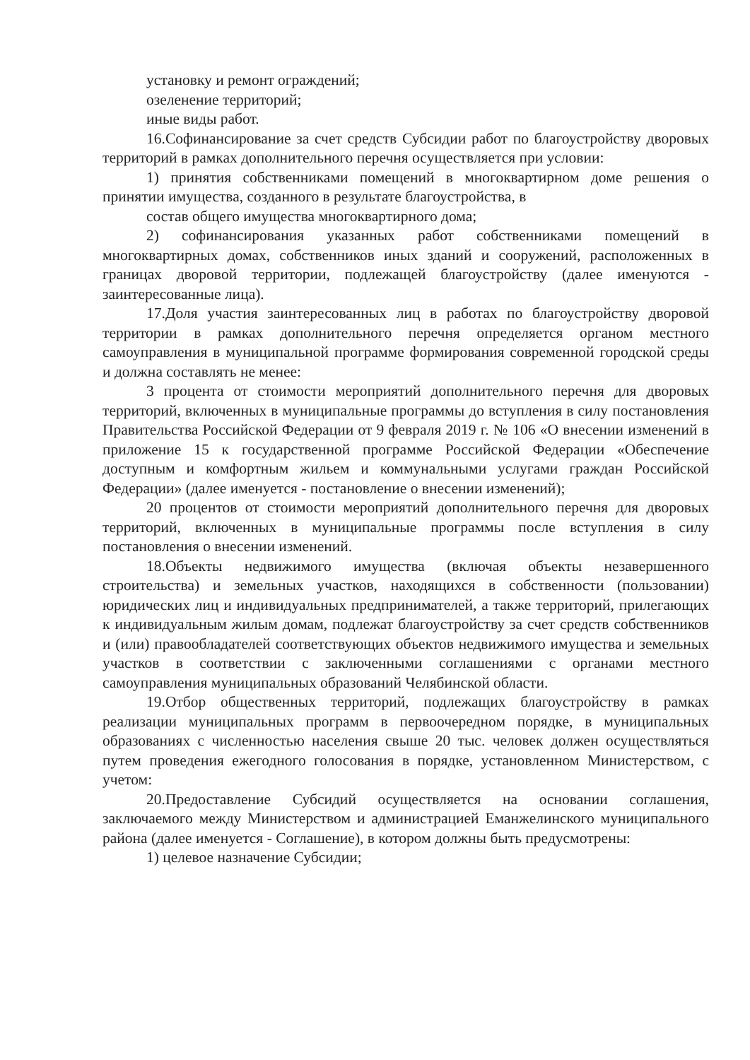установку и ремонт ограждений;
озеленение территорий;
иные виды работ.
16.Софинансирование за счет средств Субсидии работ по благоустройству дворовых территорий в рамках дополнительного перечня осуществляется при условии:
1) принятия собственниками помещений в многоквартирном доме решения о принятии имущества, созданного в результате благоустройства, в
состав общего имущества многоквартирного дома;
2) софинансирования указанных работ собственниками помещений в многоквартирных домах, собственников иных зданий и сооружений, расположенных в границах дворовой территории, подлежащей благоустройству (далее именуются - заинтересованные лица).
17.Доля участия заинтересованных лиц в работах по благоустройству дворовой территории в рамках дополнительного перечня определяется органом местного самоуправления в муниципальной программе формирования современной городской среды и должна составлять не менее:
3 процента от стоимости мероприятий дополнительного перечня для дворовых территорий, включенных в муниципальные программы до вступления в силу постановления Правительства Российской Федерации от 9 февраля 2019 г. № 106 «О внесении изменений в приложение 15 к государственной программе Российской Федерации «Обеспечение доступным и комфортным жильем и коммунальными услугами граждан Российской Федерации» (далее именуется - постановление о внесении изменений);
20 процентов от стоимости мероприятий дополнительного перечня для дворовых территорий, включенных в муниципальные программы после вступления в силу постановления о внесении изменений.
18.Объекты недвижимого имущества (включая объекты незавершенного строительства) и земельных участков, находящихся в собственности (пользовании) юридических лиц и индивидуальных предпринимателей, а также территорий, прилегающих к индивидуальным жилым домам, подлежат благоустройству за счет средств собственников и (или) правообладателей соответствующих объектов недвижимого имущества и земельных участков в соответствии с заключенными соглашениями с органами местного самоуправления муниципальных образований Челябинской области.
19.Отбор общественных территорий, подлежащих благоустройству в рамках реализации муниципальных программ в первоочередном порядке, в муниципальных образованиях с численностью населения свыше 20 тыс. человек должен осуществляться путем проведения ежегодного голосования в порядке, установленном Министерством, с учетом:
20.Предоставление Субсидий осуществляется на основании соглашения, заключаемого между Министерством и администрацией Еманжелинского муниципального района (далее именуется - Соглашение), в котором должны быть предусмотрены:
1) целевое назначение Субсидии;